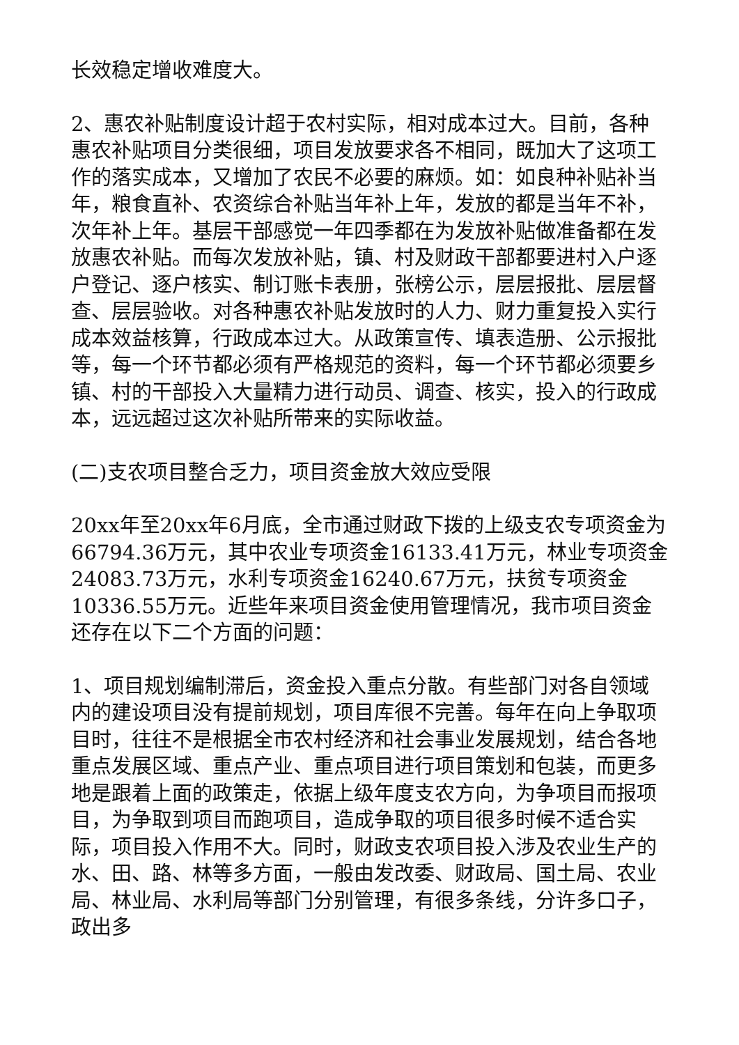长效稳定增收难度大。
2、惠农补贴制度设计超于农村实际，相对成本过大。目前，各种惠农补贴项目分类很细，项目发放要求各不相同，既加大了这项工作的落实成本，又增加了农民不必要的麻烦。如：如良种补贴补当年，粮食直补、农资综合补贴当年补上年，发放的都是当年不补，次年补上年。基层干部感觉一年四季都在为发放补贴做准备都在发放惠农补贴。而每次发放补贴，镇、村及财政干部都要进村入户逐户登记、逐户核实、制订账卡表册，张榜公示，层层报批、层层督查、层层验收。对各种惠农补贴发放时的人力、财力重复投入实行成本效益核算，行政成本过大。从政策宣传、填表造册、公示报批等，每一个环节都必须有严格规范的资料，每一个环节都必须要乡镇、村的干部投入大量精力进行动员、调查、核实，投入的行政成本，远远超过这次补贴所带来的实际收益。
(二)支农项目整合乏力，项目资金放大效应受限
20xx年至20xx年6月底，全市通过财政下拨的上级支农专项资金为66794.36万元，其中农业专项资金16133.41万元，林业专项资金24083.73万元，水利专项资金16240.67万元，扶贫专项资金10336.55万元。近些年来项目资金使用管理情况，我市项目资金还存在以下二个方面的问题：
1、项目规划编制滞后，资金投入重点分散。有些部门对各自领域内的建设项目没有提前规划，项目库很不完善。每年在向上争取项目时，往往不是根据全市农村经济和社会事业发展规划，结合各地重点发展区域、重点产业、重点项目进行项目策划和包装，而更多地是跟着上面的政策走，依据上级年度支农方向，为争项目而报项目，为争取到项目而跑项目，造成争取的项目很多时候不适合实际，项目投入作用不大。同时，财政支农项目投入涉及农业生产的水、田、路、林等多方面，一般由发改委、财政局、国土局、农业局、林业局、水利局等部门分别管理，有很多条线，分许多口子，政出多